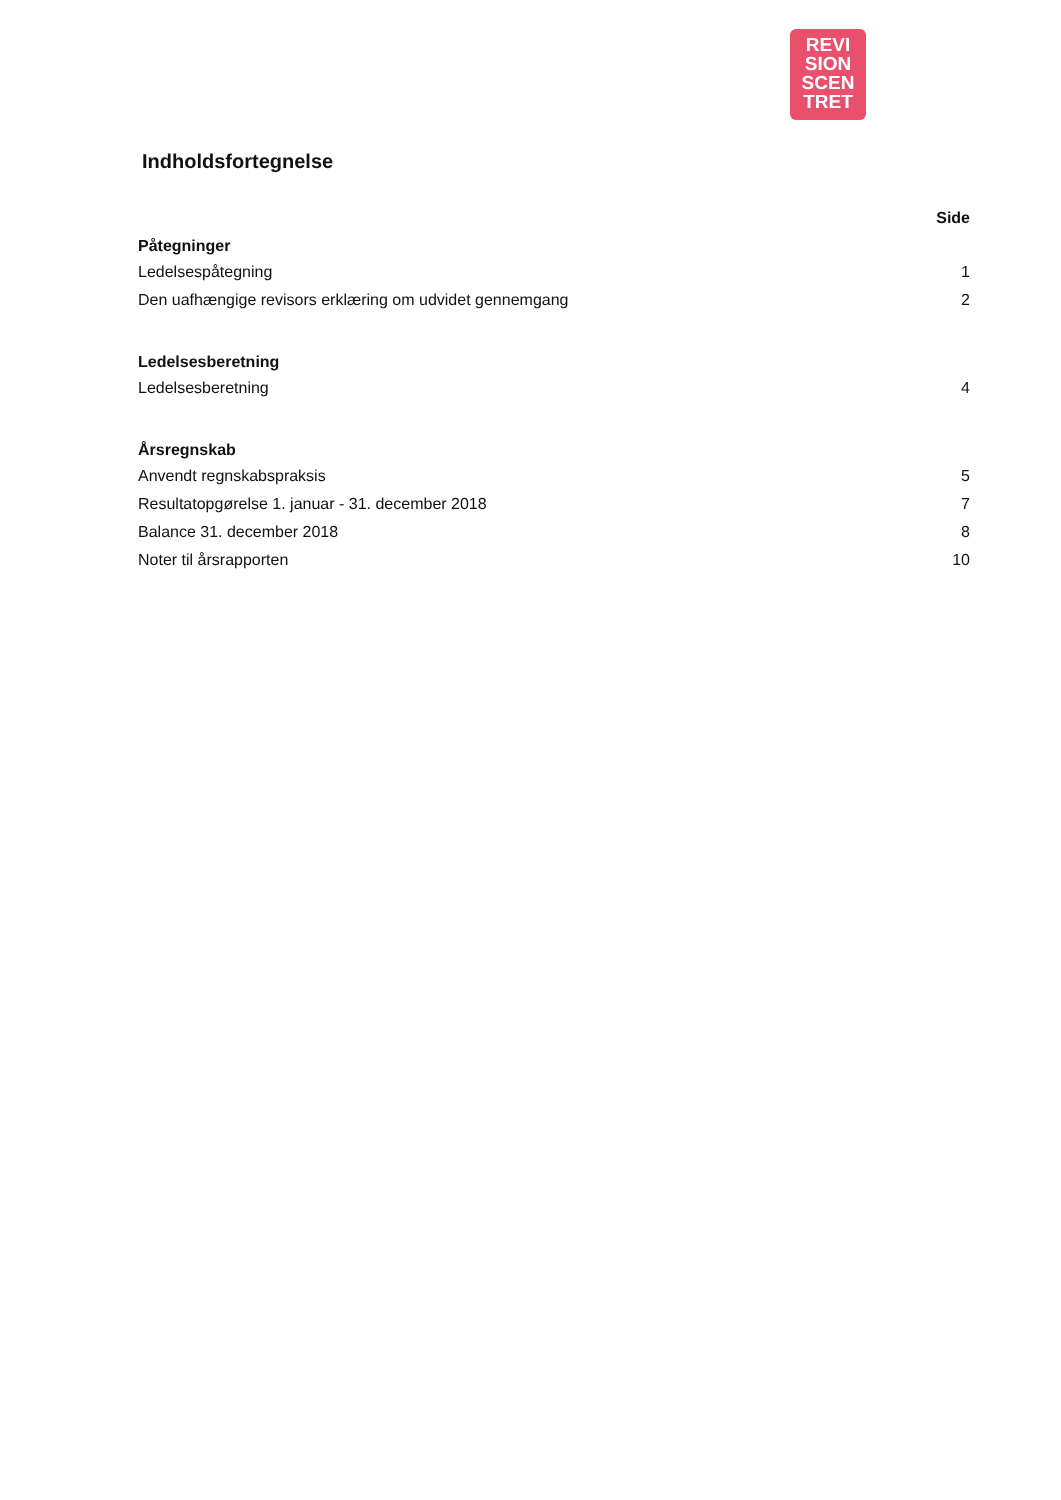REVI
SION
SCEN
TRET
Indholdsfortegnelse
Side
Påtegninger
Ledelsespåtegning 1
Den uafhængige revisors erklæring om udvidet gennemgang 2
Ledelsesberetning
Ledelsesberetning 4
Årsregnskab
Anvendt regnskabspraksis 5
Resultatopgørelse 1. januar - 31. december 2018 7
Balance 31. december 2018 8
Noter til årsrapporten 10